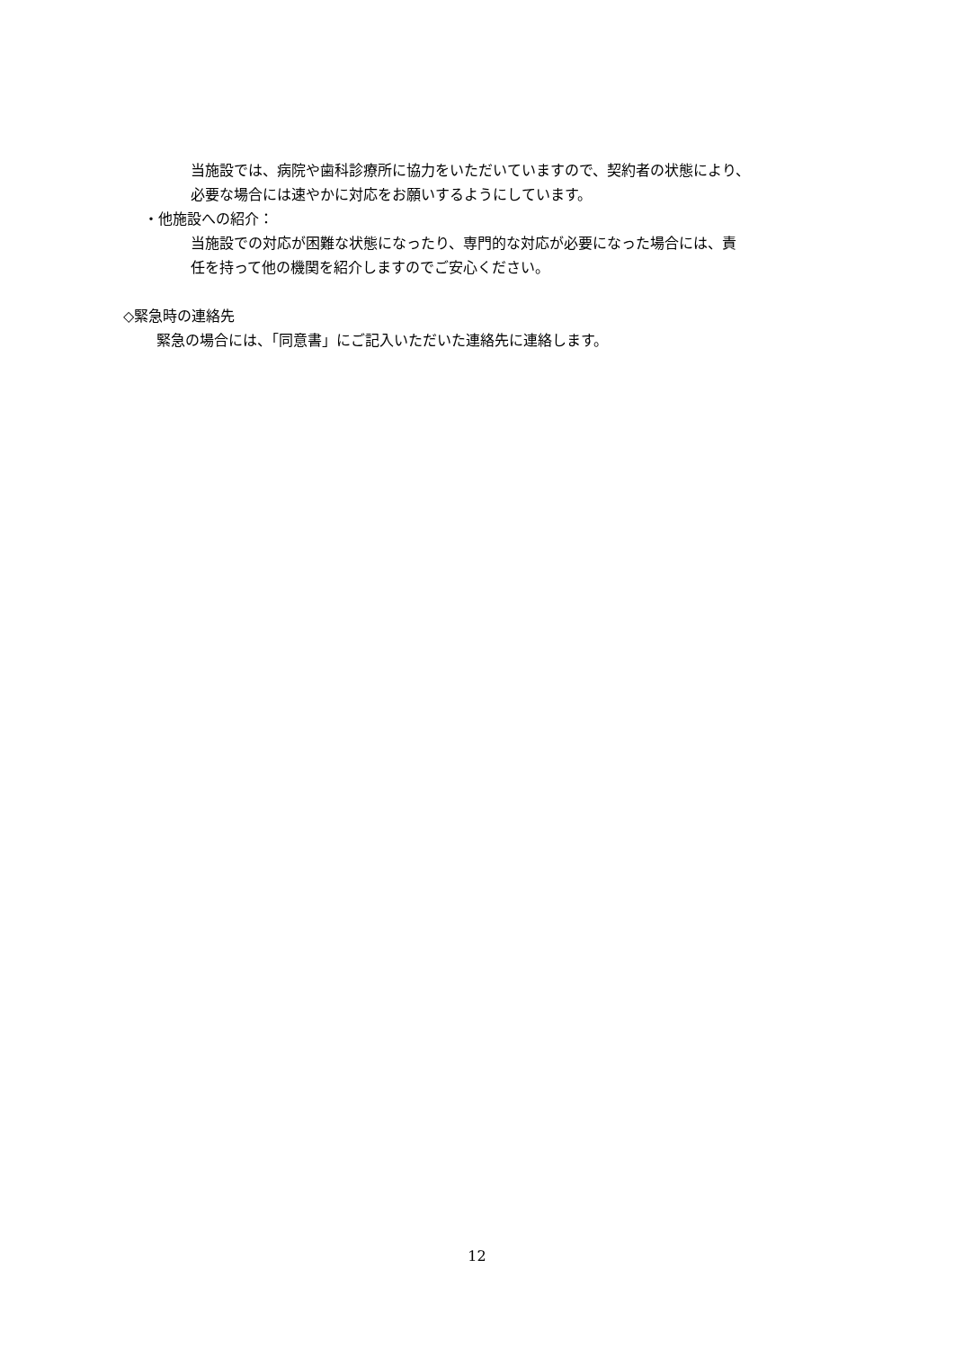当施設では、病院や歯科診療所に協力をいただいていますので、契約者の状態により、
必要な場合には速やかに対応をお願いするようにしています。
・他施設への紹介：
当施設での対応が困難な状態になったり、専門的な対応が必要になった場合には、責
任を持って他の機関を紹介しますのでご安心ください。
◇緊急時の連絡先
緊急の場合には、「同意書」にご記入いただいた連絡先に連絡します。
12